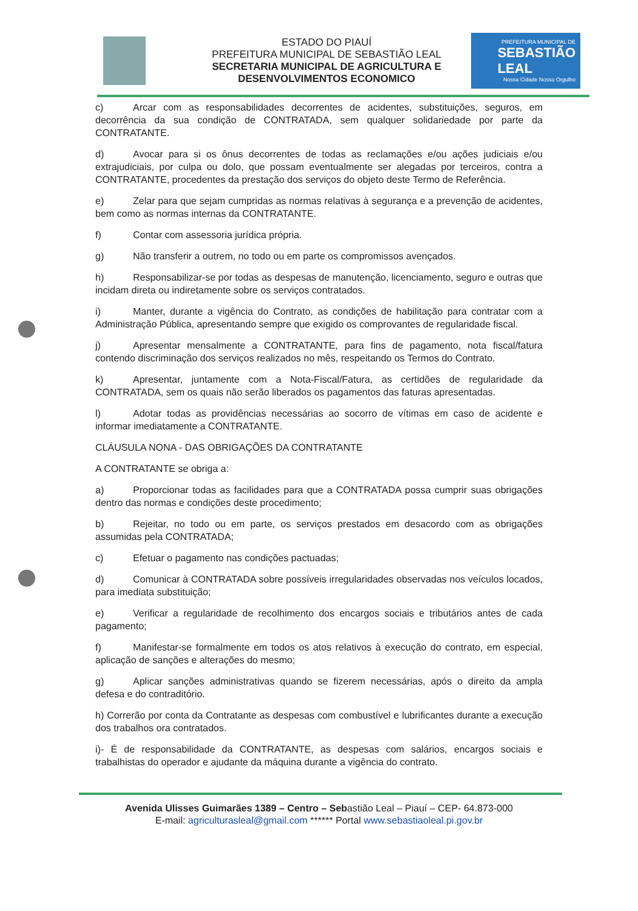ESTADO DO PIAUÍ
PREFEITURA MUNICIPAL DE SEBASTIÃO LEAL
SECRETARIA MUNICIPAL DE AGRICULTURA E
DESENVOLVIMENTOS ECONOMICO
PREFEITURA MUNICIPAL DE
SEBASTIÃO
LEAL
Nossa Cidade Nosso Orgulho
c) Arcar com as responsabilidades decorrentes de acidentes, substituições, seguros, em decorrência da sua condição de CONTRATADA, sem qualquer solidariedade por parte da CONTRATANTE.
d) Avocar para si os ônus decorrentes de todas as reclamações e/ou ações judiciais e/ou extrajudiciais, por culpa ou dolo, que possam eventualmente ser alegadas por terceiros, contra a CONTRATANTE, procedentes da prestação dos serviços do objeto deste Termo de Referência.
e) Zelar para que sejam cumpridas as normas relativas à segurança e a prevenção de acidentes, bem como as normas internas da CONTRATANTE.
f) Contar com assessoria jurídica própria.
g) Não transferir a outrem, no todo ou em parte os compromissos avençados.
h) Responsabilizar-se por todas as despesas de manutenção, licenciamento, seguro e outras que incidam direta ou indiretamente sobre os serviços contratados.
i) Manter, durante a vigência do Contrato, as condições de habilitação para contratar com a Administração Pública, apresentando sempre que exigido os comprovantes de regularidade fiscal.
j) Apresentar mensalmente a CONTRATANTE, para fins de pagamento, nota fiscal/fatura contendo discriminação dos serviços realizados no mês, respeitando os Termos do Contrato.
k) Apresentar, juntamente com a Nota-Fiscal/Fatura, as certidões de regularidade da CONTRATADA, sem os quais não serão liberados os pagamentos das faturas apresentadas.
l) Adotar todas as providências necessárias ao socorro de vítimas em caso de acidente e informar imediatamente a CONTRATANTE.
CLÁUSULA NONA - DAS OBRIGAÇÕES DA CONTRATANTE
A CONTRATANTE se obriga a:
a) Proporcionar todas as facilidades para que a CONTRATADA possa cumprir suas obrigações dentro das normas e condições deste procedimento;
b) Rejeitar, no todo ou em parte, os serviços prestados em desacordo com as obrigações assumidas pela CONTRATADA;
c) Efetuar o pagamento nas condições pactuadas;
d) Comunicar à CONTRATADA sobre possíveis irregularidades observadas nos veículos locados, para imediata substituição;
e) Verificar a regularidade de recolhimento dos encargos sociais e tributários antes de cada pagamento;
f) Manifestar-se formalmente em todos os atos relativos à execução do contrato, em especial, aplicação de sanções e alterações do mesmo;
g) Aplicar sanções administrativas quando se fizerem necessárias, após o direito da ampla defesa e do contraditório.
h) Correrão por conta da Contratante as despesas com combustível e lubrificantes durante a execução dos trabalhos ora contratados.
i)- É de responsabilidade da CONTRATANTE, as despesas com salários, encargos sociais e trabalhistas do operador e ajudante da máquina durante a vigência do contrato.
Avenida Ulisses Guimarães 1389 – Centro – Sebastião Leal – Piauí – CEP- 64.873-000
E-mail: agriculturasleal@gmail.com ****** Portal www.sebastiaoleal.pi.gov.br